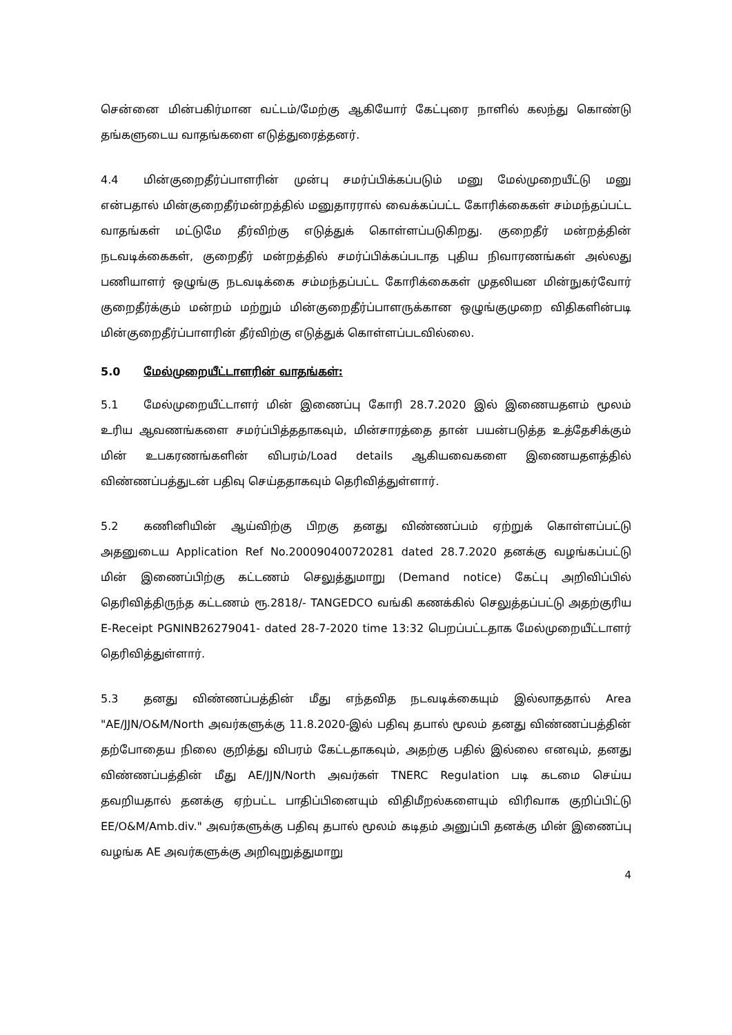சென்னை மின்பகிர்மான வட்டம்/மேற்கு ஆகியோர் கேட்புரை நாளில் கலந்து கொண்டு தங்களுடைய வாதங்களை எடுத்துரைத்தனர்.
4.4 மின்குறைதீர்ப்பாளரின் முன்பு சமர்ப்பிக்கப்படும் மனு மேல்முறையீட்டு மனு என்பதால் மின்குறைதீர்மன்றத்தில் மனுதாரரால் வைக்கப்பட்ட கோரிக்கைகள் சம்மந்தப்பட்ட வாதங்கள் மட்டுமே தீர்விற்கு எடுத்துக் கொள்ளப்படுகிறது. குறைதீர் மன்றத்தின் நடவடிக்கைகள், குறைதீர் மன்றத்தில் சமர்ப்பிக்கப்படாத புதிய நிவாரணங்கள் அல்லது பணியாளர் ஒழுங்கு நடவடிக்கை சம்மந்தப்பட்ட கோரிக்கைகள் முதலியன மின்நுகர்வோர் குறைதீர்க்கும் மன்றம் மற்றும் மின்குறைதீர்ப்பாளருக்கான ஒழுங்குமுறை விதிகளின்படி மின்குறைதீர்ப்பாளரின் தீர்விற்கு எடுத்துக் கொள்ளப்படவில்லை.
5.0 மேல்முறையீட்டாளரின் வாதங்கள்:
5.1 மேல்முறையீட்டாளர் மின் இணைப்பு கோரி 28.7.2020 இல் இணையதளம் மூலம் உரிய ஆவணங்களை சமர்ப்பித்ததாகவும், மின்சாரத்தை தான் பயன்படுத்த உத்தேசிக்கும் மின் உபகரணங்களின் விபரம்/Load details ஆகியவைகளை இணையதளத்தில் விண்ணப்பத்துடன் பதிவு செய்ததாகவும் தெரிவித்துள்ளார்.
5.2 கணினியின் ஆய்விற்கு பிறகு தனது விண்ணப்பம் ஏற்றுக் கொள்ளப்பட்டு அதனுடைய Application Ref No.200090400720281 dated 28.7.2020 தனக்கு வழங்கப்பட்டு மின் இணைப்பிற்கு கட்டணம் செலுத்துமாறு (Demand notice) கேட்பு அறிவிப்பில் தெரிவித்திருந்த கட்டணம் ரூ.2818/- TANGEDCO வங்கி கணக்கில் செலுத்தப்பட்டு அதற்குரிய E-Receipt PGNINB26279041- dated 28-7-2020 time 13:32 பெறப்பட்டதாக மேல்முறையீட்டாளர் தெரிவித்துள்ளார்.
5.3 தனது விண்ணப்பத்தின் மீது எந்தவித நடவடிக்கையும் இல்லாததால் Area "AE/JJN/O&M/North அவர்களுக்கு 11.8.2020-இல் பதிவு தபால் மூலம் தனது விண்ணப்பத்தின் தற்போதைய நிலை குறித்து விபரம் கேட்டதாகவும், அதற்கு பதில் இல்லை எனவும், தனது விண்ணப்பத்தின் மீது AE/JJN/North அவர்கள் TNERC Regulation படி கடமை செய்ய தவறியதால் தனக்கு ஏற்பட்ட பாதிப்பினையும் விதிமீறல்களையும் விரிவாக குறிப்பிட்டு EE/O&M/Amb.div." அவர்களுக்கு பதிவு தபால் மூலம் கடிதம் அனுப்பி தனக்கு மின் இணைப்பு வழங்க AE அவர்களுக்கு அறிவுறுத்துமாறு
4